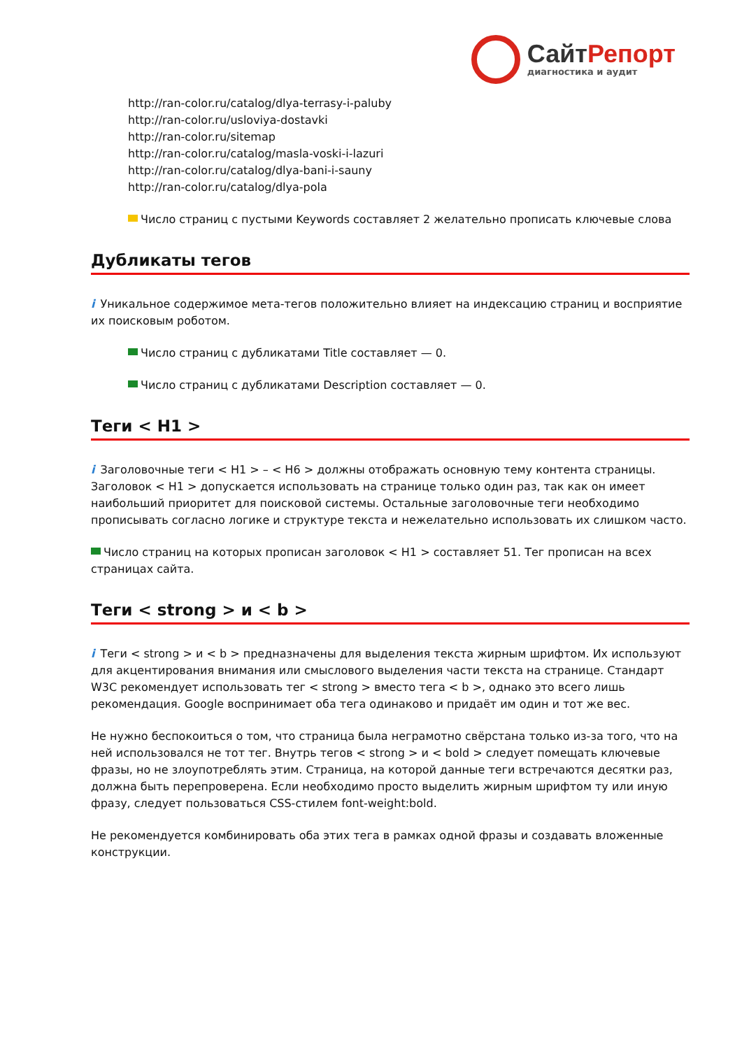СайтРепорт
диагностика и аудит
http://ran-color.ru/catalog/dlya-terrasy-i-paluby
http://ran-color.ru/usloviya-dostavki
http://ran-color.ru/sitemap
http://ran-color.ru/catalog/masla-voski-i-lazuri
http://ran-color.ru/catalog/dlya-bani-i-sauny
http://ran-color.ru/catalog/dlya-pola
Число страниц с пустыми Keywords составляет 2 желательно прописать ключевые слова
Дубликаты тегов
i Уникальное содержимое мета-тегов положительно влияет на индексацию страниц и восприятие их поисковым роботом.
Число страниц с дубликатами Title составляет — 0.
Число страниц с дубликатами Description составляет — 0.
Теги < H1 >
i Заголовочные теги < H1 > – < H6 > должны отображать основную тему контента страницы. Заголовок < H1 > допускается использовать на странице только один раз, так как он имеет наибольший приоритет для поисковой системы. Остальные заголовочные теги необходимо прописывать согласно логике и структуре текста и нежелательно использовать их слишком часто.
Число страниц на которых прописан заголовок < H1 > составляет 51. Тег прописан на всех страницах сайта.
Теги < strong > и < b >
i Теги < strong > и < b > предназначены для выделения текста жирным шрифтом. Их используют для акцентирования внимания или смыслового выделения части текста на странице. Стандарт W3C рекомендует использовать тег < strong > вместо тега < b >, однако это всего лишь рекомендация. Google воспринимает оба тега одинаково и придаёт им один и тот же вес.
Не нужно беспокоиться о том, что страница была неграмотно свёрстана только из-за того, что на ней использовался не тот тег. Внутрь тегов < strong > и < bold > следует помещать ключевые фразы, но не злоупотреблять этим. Страница, на которой данные теги встречаются десятки раз, должна быть перепроверена. Если необходимо просто выделить жирным шрифтом ту или иную фразу, следует пользоваться CSS-стилем font-weight:bold.
Не рекомендуется комбинировать оба этих тега в рамках одной фразы и создавать вложенные конструкции.